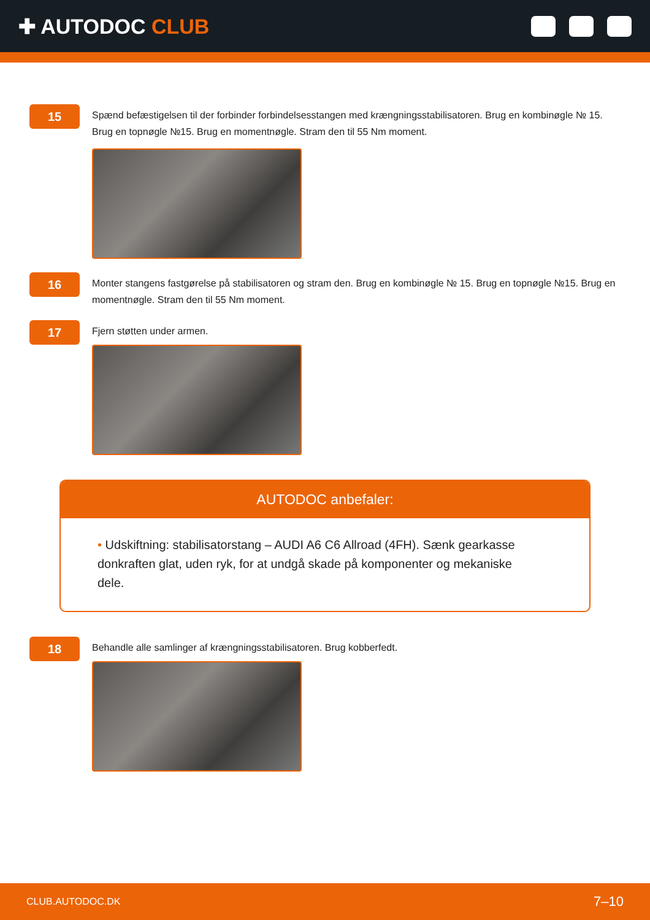✚ AUTODOC CLUB
15
Spænd befæstigelsen til der forbinder forbindelsesstangen med krængningsstabilisatoren. Brug en kombinøgle № 15. Brug en topnøgle №15. Brug en momentnøgle. Stram den til 55 Nm moment.
16
Monter stangens fastgørelse på stabilisatoren og stram den. Brug en kombinøgle № 15. Brug en topnøgle №15. Brug en momentnøgle. Stram den til 55 Nm moment.
17
Fjern støtten under armen.
AUTODOC anbefaler:
• Udskiftning: stabilisatorstang – AUDI A6 C6 Allroad (4FH). Sænk gearkasse donkraften glat, uden ryk, for at undgå skade på komponenter og mekaniske dele.
18
Behandle alle samlinger af krængningsstabilisatoren. Brug kobberfedt.
CLUB.AUTODOC.DK 7–10